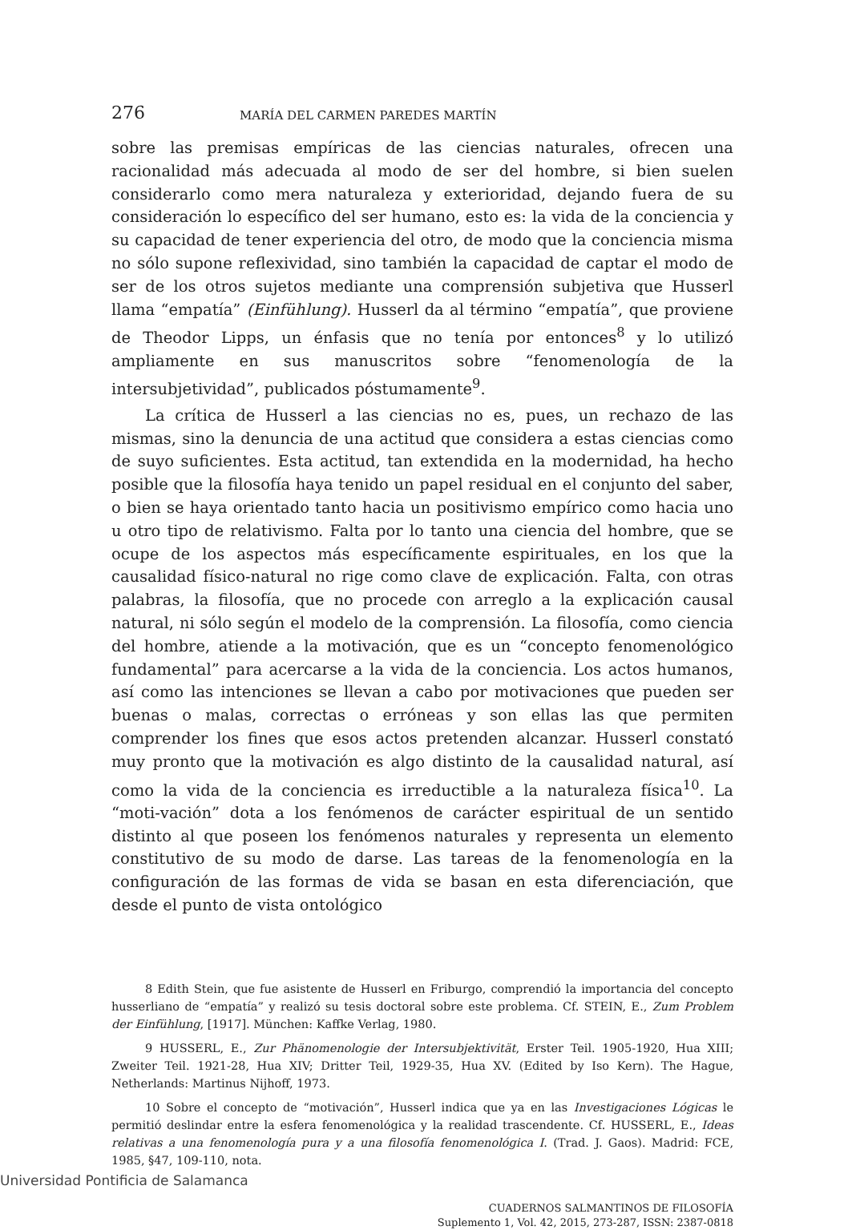276 MARÍA DEL CARMEN PAREDES MARTÍN
sobre las premisas empíricas de las ciencias naturales, ofrecen una racionalidad más adecuada al modo de ser del hombre, si bien suelen considerarlo como mera naturaleza y exterioridad, dejando fuera de su consideración lo específico del ser humano, esto es: la vida de la conciencia y su capacidad de tener experiencia del otro, de modo que la conciencia misma no sólo supone reflexividad, sino también la capacidad de captar el modo de ser de los otros sujetos mediante una comprensión subjetiva que Husserl llama “empatía” (Einfühlung). Husserl da al término “empatía”, que proviene de Theodor Lipps, un énfasis que no tenía por entonces<sup>8</sup> y lo utilizó ampliamente en sus manuscritos sobre “fenomenología de la intersubjetividad”, publicados póstumamente<sup>9</sup>.
La crítica de Husserl a las ciencias no es, pues, un rechazo de las mismas, sino la denuncia de una actitud que considera a estas ciencias como de suyo suficientes. Esta actitud, tan extendida en la modernidad, ha hecho posible que la filosofía haya tenido un papel residual en el conjunto del saber, o bien se haya orientado tanto hacia un positivismo empírico como hacia uno u otro tipo de relativismo. Falta por lo tanto una ciencia del hombre, que se ocupe de los aspectos más específicamente espirituales, en los que la causalidad físico-natural no rige como clave de explicación. Falta, con otras palabras, la filosofía, que no procede con arreglo a la explicación causal natural, ni sólo según el modelo de la comprensión. La filosofía, como ciencia del hombre, atiende a la motivación, que es un “concepto fenomenológico fundamental” para acercarse a la vida de la conciencia. Los actos humanos, así como las intenciones se llevan a cabo por motivaciones que pueden ser buenas o malas, correctas o erróneas y son ellas las que permiten comprender los fines que esos actos pretenden alcanzar. Husserl constató muy pronto que la motivación es algo distinto de la causalidad natural, así como la vida de la conciencia es irreductible a la naturaleza física<sup>10</sup>. La “moti-vación” dota a los fenómenos de carácter espiritual de un sentido distinto al que poseen los fenómenos naturales y representa un elemento constitutivo de su modo de darse. Las tareas de la fenomenología en la configuración de las formas de vida se basan en esta diferenciación, que desde el punto de vista ontológico
8 Edith Stein, que fue asistente de Husserl en Friburgo, comprendió la importancia del concepto husserliano de “empatía” y realizó su tesis doctoral sobre este problema. Cf. STEIN, E., Zum Problem der Einfühlung, [1917]. München: Kaffke Verlag, 1980.
9 HUSSERL, E., Zur Phänomenologie der Intersubjektivität, Erster Teil. 1905-1920, Hua XIII; Zweiter Teil. 1921-28, Hua XIV; Dritter Teil, 1929-35, Hua XV. (Edited by Iso Kern). The Hague, Netherlands: Martinus Nijhoff, 1973.
10 Sobre el concepto de “motivación”, Husserl indica que ya en las Investigaciones Lógicas le permitió deslindar entre la esfera fenomenológica y la realidad trascendente. Cf. HUSSERL, E., Ideas relativas a una fenomenología pura y a una filosofía fenomenológica I. (Trad. J. Gaos). Madrid: FCE, 1985, §47, 109-110, nota.
CUADERNOS SALMANTINOS DE FILOSOFÍA
Suplemento 1, Vol. 42, 2015, 273-287, ISSN: 2387-0818
Universidad Pontificia de Salamanca